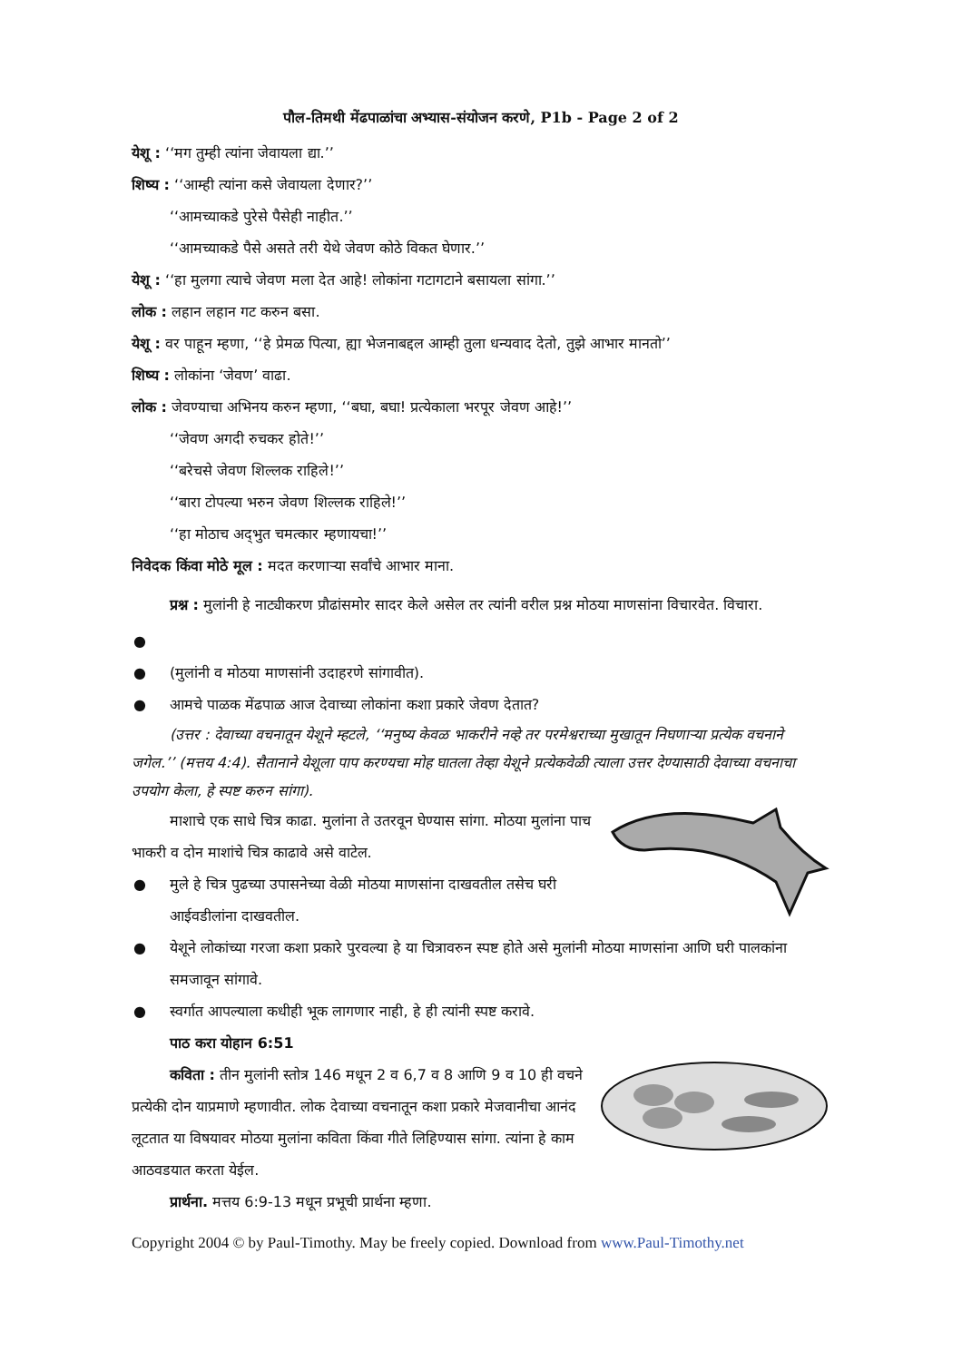पौल-तिमथी मेंढपाळांचा अभ्यास-संयोजन करणे, P1b - Page 2 of 2
येशू : ‘‘मग तुम्ही त्यांना जेवायला द्या.’’
शिष्य : ‘‘आम्ही त्यांना कसे जेवायला देणार?’’
‘‘आमच्याकडे पुरेसे पैसेही नाहीत.’’
‘‘आमच्याकडे पैसे असते तरी येथे जेवण कोठे विकत घेणार.’’
येशू : ‘‘हा मुलगा त्याचे जेवण मला देत आहे! लोकांना गटागटाने बसायला सांगा.’’
लोक : लहान लहान गट करुन बसा.
येशू : वर पाहून म्हणा, ‘‘हे प्रेमळ पित्या, ह्या भेजनाबद्दल आम्ही तुला धन्यवाद देतो, तुझे आभार मानतो’’
शिष्य : लोकांना ‘जेवण’ वाढा.
लोक : जेवण्याचा अभिनय करुन म्हणा, ‘‘बघा, बघा! प्रत्येकाला भरपूर जेवण आहे!’’
‘‘जेवण अगदी रुचकर होते!’’
‘‘बरेचसे जेवण शिल्लक राहिले!’’
‘‘बारा टोपल्या भरुन जेवण शिल्लक राहिले!’’
‘‘हा मोठाच अद्‌भुत चमत्कार म्हणायचा!’’
निवेदक किंवा मोठे मूल : मदत करणाऱ्या सर्वांचे आभार माना.
प्रश्न : मुलांनी हे नाट्यीकरण प्रौढांसमोर सादर केले असेल तर त्यांनी वरील प्रश्न मोठया माणसांना विचारवेत. विचारा.
● ● (मुलांनी व मोठया माणसांनी उदाहरणे सांगावीत).
● आमचे पाळक मेंढपाळ आज देवाच्या लोकांना कशा प्रकारे जेवण देतात?
(उत्तर : देवाच्या वचनातून येशूने म्हटले, ‘‘मनुष्य केवळ भाकरीने नव्हे तर परमेश्वराच्या मुखातून निघणाऱ्या प्रत्येक वचनाने जगेल.’’ (मत्तय 4:4). सैतानाने येशूला पाप करण्यचा मोह घातला तेव्हा येशूने प्रत्येकवेळी त्याला उत्तर देण्यासाठी देवाच्या वचनाचा उपयोग केला, हे स्पष्ट करुन सांगा).
माशाचे एक साधे चित्र काढा. मुलांना ते उतरवून घेण्यास सांगा. मोठया मुलांना पाच भाकरी व दोन माशांचे चित्र काढावे असे वाटेल.
● मुले हे चित्र पुढच्या उपासनेच्या वेळी मोठया माणसांना दाखवतील तसेच घरी आईवडीलांना दाखवतील.
● येशूने लोकांच्या गरजा कशा प्रकारे पुरवल्या हे या चित्रावरुन स्पष्ट होते असे मुलांनी मोठया माणसांना आणि घरी पालकांना समजावून सांगावे.
● स्वर्गात आपल्याला कधीही भूक लागणार नाही, हे ही त्यांनी स्पष्ट करावे.
पाठ करा योहान 6:51
कविता : तीन मुलांनी स्तोत्र 146 मधून 2 व 6,7 व 8 आणि 9 व 10 ही वचने प्रत्येकी दोन याप्रमाणे म्हणावीत. लोक देवाच्या वचनातून कशा प्रकारे मेजवानीचा आनंद लूटतात या विषयावर मोठया मुलांना कविता किंवा गीते लिहिण्यास सांगा. त्यांना हे काम आठवडयात करता येईल.
प्रार्थना. मत्तय 6:9-13 मधून प्रभूची प्रार्थना म्हणा.
Copyright 2004 © by Paul-Timothy. May be freely copied. Download from www.Paul-Timothy.net